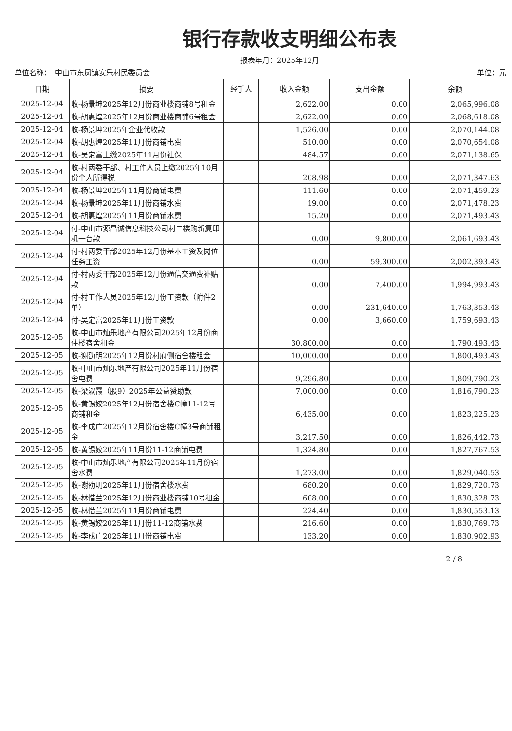银行存款收支明细公布表
报表年月：2025年12月
单位名称：　中山市东凤镇安乐村民委员会 单位：元
| 日期 | 摘要 | 经手人 | 收入金额 | 支出金额 | 余额 |
| --- | --- | --- | --- | --- | --- |
| 2025-12-04 | 收-杨景坤2025年12月份商业楼商铺8号租金 | | 2,622.00 | 0.00 | 2,065,996.08 |
| 2025-12-04 | 收-胡惠煌2025年12月份商业楼商铺6号租金 | | 2,622.00 | 0.00 | 2,068,618.08 |
| 2025-12-04 | 收-杨景坤2025年企业代收款 | | 1,526.00 | 0.00 | 2,070,144.08 |
| 2025-12-04 | 收-胡惠煌2025年11月份商铺电费 | | 510.00 | 0.00 | 2,070,654.08 |
| 2025-12-04 | 收-吴定富上缴2025年11月份社保 | | 484.57 | 0.00 | 2,071,138.65 |
| 2025-12-04 | 收-村两委干部、村工作人员上缴2025年10月份个人所得税 | | 208.98 | 0.00 | 2,071,347.63 |
| 2025-12-04 | 收-杨景坤2025年11月份商铺电费 | | 111.60 | 0.00 | 2,071,459.23 |
| 2025-12-04 | 收-杨景坤2025年11月份商铺水费 | | 19.00 | 0.00 | 2,071,478.23 |
| 2025-12-04 | 收-胡惠煌2025年11月份商铺水费 | | 15.20 | 0.00 | 2,071,493.43 |
| 2025-12-04 | 付-中山市源昌诚信息科技公司村二楼购新复印机一台款 | | 0.00 | 9,800.00 | 2,061,693.43 |
| 2025-12-04 | 付-村两委干部2025年12月份基本工资及岗位任务工资 | | 0.00 | 59,300.00 | 2,002,393.43 |
| 2025-12-04 | 付-村两委干部2025年12月份通信交通费补贴款 | | 0.00 | 7,400.00 | 1,994,993.43 |
| 2025-12-04 | 付-村工作人员2025年12月份工资款（附件2单） | | 0.00 | 231,640.00 | 1,763,353.43 |
| 2025-12-04 | 付-吴定富2025年11月份工资款 | | 0.00 | 3,660.00 | 1,759,693.43 |
| 2025-12-05 | 收-中山市灿乐地产有限公司2025年12月份商住楼宿舍租金 | | 30,800.00 | 0.00 | 1,790,493.43 |
| 2025-12-05 | 收-谢劭明2025年12月份村府侧宿舍楼租金 | | 10,000.00 | 0.00 | 1,800,493.43 |
| 2025-12-05 | 收-中山市灿乐地产有限公司2025年11月份宿舍电费 | | 9,296.80 | 0.00 | 1,809,790.23 |
| 2025-12-05 | 收-梁淑霞（股9）2025年公益赞助款 | | 7,000.00 | 0.00 | 1,816,790.23 |
| 2025-12-05 | 收-黄锡姣2025年12月份宿舍楼C幢11-12号商铺租金 | | 6,435.00 | 0.00 | 1,823,225.23 |
| 2025-12-05 | 收-李成广2025年12月份宿舍楼C幢3号商铺租金 | | 3,217.50 | 0.00 | 1,826,442.73 |
| 2025-12-05 | 收-黄锡姣2025年11月份11-12商铺电费 | | 1,324.80 | 0.00 | 1,827,767.53 |
| 2025-12-05 | 收-中山市灿乐地产有限公司2025年11月份宿舍水费 | | 1,273.00 | 0.00 | 1,829,040.53 |
| 2025-12-05 | 收-谢劭明2025年11月份宿舍楼水费 | | 680.20 | 0.00 | 1,829,720.73 |
| 2025-12-05 | 收-林惜兰2025年12月份商业楼商铺10号租金 | | 608.00 | 0.00 | 1,830,328.73 |
| 2025-12-05 | 收-林惜兰2025年11月份商铺电费 | | 224.40 | 0.00 | 1,830,553.13 |
| 2025-12-05 | 收-黄锡姣2025年11月份11-12商铺水费 | | 216.60 | 0.00 | 1,830,769.73 |
| 2025-12-05 | 收-李成广2025年11月份商铺电费 | | 133.20 | 0.00 | 1,830,902.93 |
2 / 8